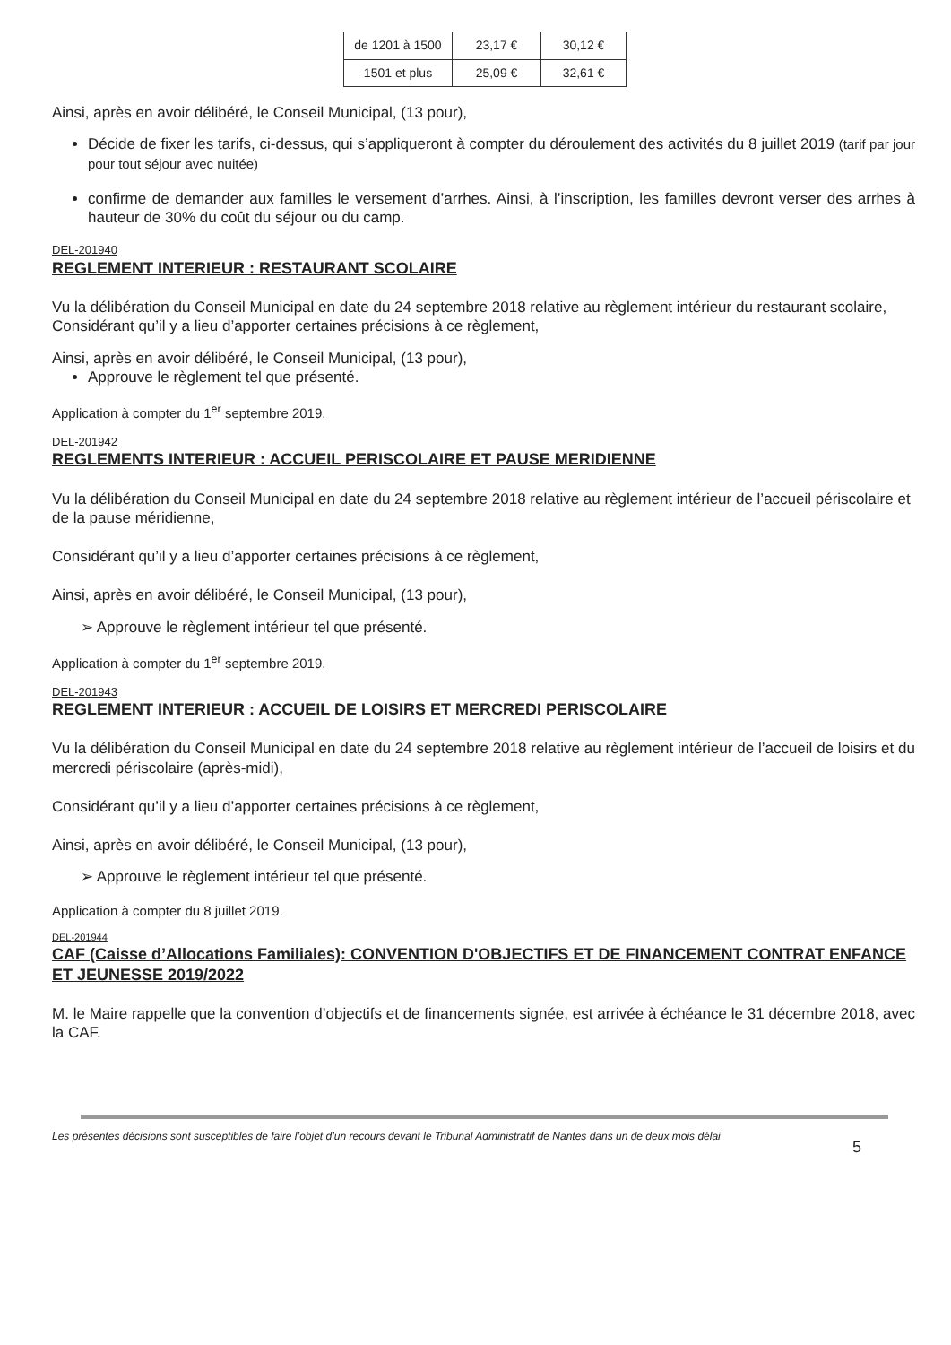| de 1201 à 1500 | 23,17 € | 30,12 € |
| 1501 et plus | 25,09 € | 32,61 € |
Ainsi, après en avoir délibéré, le Conseil Municipal, (13 pour),
Décide de fixer les tarifs, ci-dessus, qui s’appliqueront à compter du déroulement des activités du 8 juillet 2019 (tarif par jour pour tout séjour avec nuitée)
confirme de demander aux familles le versement d’arrhes. Ainsi, à l’inscription, les familles devront verser des arrhes à hauteur de 30% du coût du séjour ou du camp.
DEL-201940
REGLEMENT INTERIEUR : RESTAURANT SCOLAIRE
Vu la délibération du Conseil Municipal en date du 24 septembre 2018 relative au règlement intérieur du restaurant scolaire,
Considérant qu’il y a lieu d’apporter certaines précisions à ce règlement,
Ainsi, après en avoir délibéré, le Conseil Municipal, (13 pour),
Approuve le règlement tel que présenté.
Application à compter du 1<sup>er</sup> septembre 2019.
DEL-201942
REGLEMENTS INTERIEUR : ACCUEIL PERISCOLAIRE ET PAUSE MERIDIENNE
Vu la délibération du Conseil Municipal en date du 24 septembre 2018 relative au règlement intérieur de l’accueil périscolaire et de la pause méridienne,
Considérant qu’il y a lieu d’apporter certaines précisions à ce règlement,
Ainsi, après en avoir délibéré, le Conseil Municipal, (13 pour),
➢ Approuve le règlement intérieur tel que présenté.
Application à compter du 1<sup>er</sup> septembre 2019.
DEL-201943
REGLEMENT INTERIEUR : ACCUEIL DE LOISIRS ET MERCREDI PERISCOLAIRE
Vu la délibération du Conseil Municipal en date du 24 septembre 2018 relative au règlement intérieur de l’accueil de loisirs et du mercredi périscolaire (après-midi),
Considérant qu’il y a lieu d’apporter certaines précisions à ce règlement,
Ainsi, après en avoir délibéré, le Conseil Municipal, (13 pour),
➢ Approuve le règlement intérieur tel que présenté.
Application à compter du 8 juillet 2019.
DEL-201944
CAF (Caisse d’Allocations Familiales): CONVENTION D'OBJECTIFS ET DE FINANCEMENT CONTRAT ENFANCE ET JEUNESSE 2019/2022
M. le Maire rappelle que la convention d’objectifs et de financements signée, est arrivée à échéance le 31 décembre 2018, avec la CAF.
Les présentes décisions sont susceptibles de faire l’objet d’un recours devant le Tribunal Administratif de Nantes dans un de deux mois délai 5